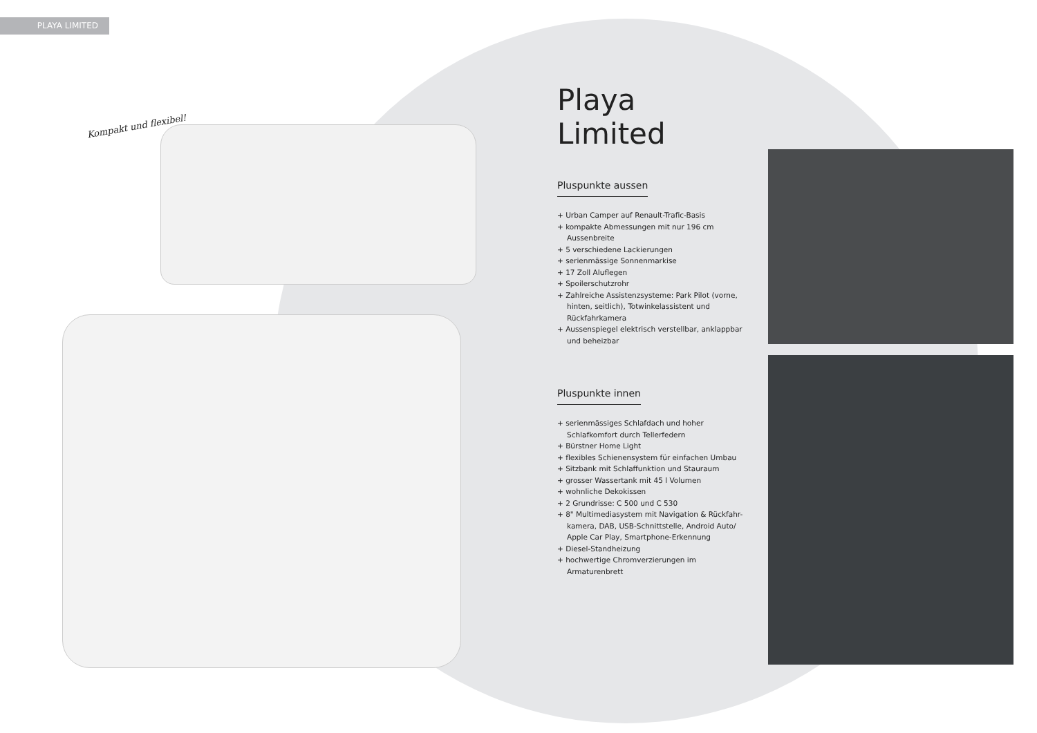PLAYA LIMITED
Kompakt und flexibel!
Playa Limited
Pluspunkte aussen
+ Urban Camper auf Renault-Trafic-Basis
+ kompakte Abmessungen mit nur 196 cm Aussenbreite
+ 5 verschiedene Lackierungen
+ serienmässige Sonnenmarkise
+ 17 Zoll Aluflegen
+ Spoilerschutzrohr
+ Zahlreiche Assistenzsysteme: Park Pilot (vorne, hinten, seitlich), Totwinkelassistent und Rückfahrkamera
+ Aussenspiegel elektrisch verstellbar, anklappbar und beheizbar
Pluspunkte innen
+ serienmässiges Schlafdach und hoher Schlafkomfort durch Tellerfedern
+ Bürstner Home Light
+ flexibles Schienensystem für einfachen Umbau
+ Sitzbank mit Schlaffunktion und Stauraum
+ grosser Wassertank mit 45 l Volumen
+ wohnliche Dekokissen
+ 2 Grundrisse: C 500 und C 530
+ 8" Multimediasystem mit Navigation & Rückfahr-kamera, DAB, USB-Schnittstelle, Android Auto/ Apple Car Play, Smartphone-Erkennung
+ Diesel-Standheizung
+ hochwertige Chromverzierungen im Armaturenbrett